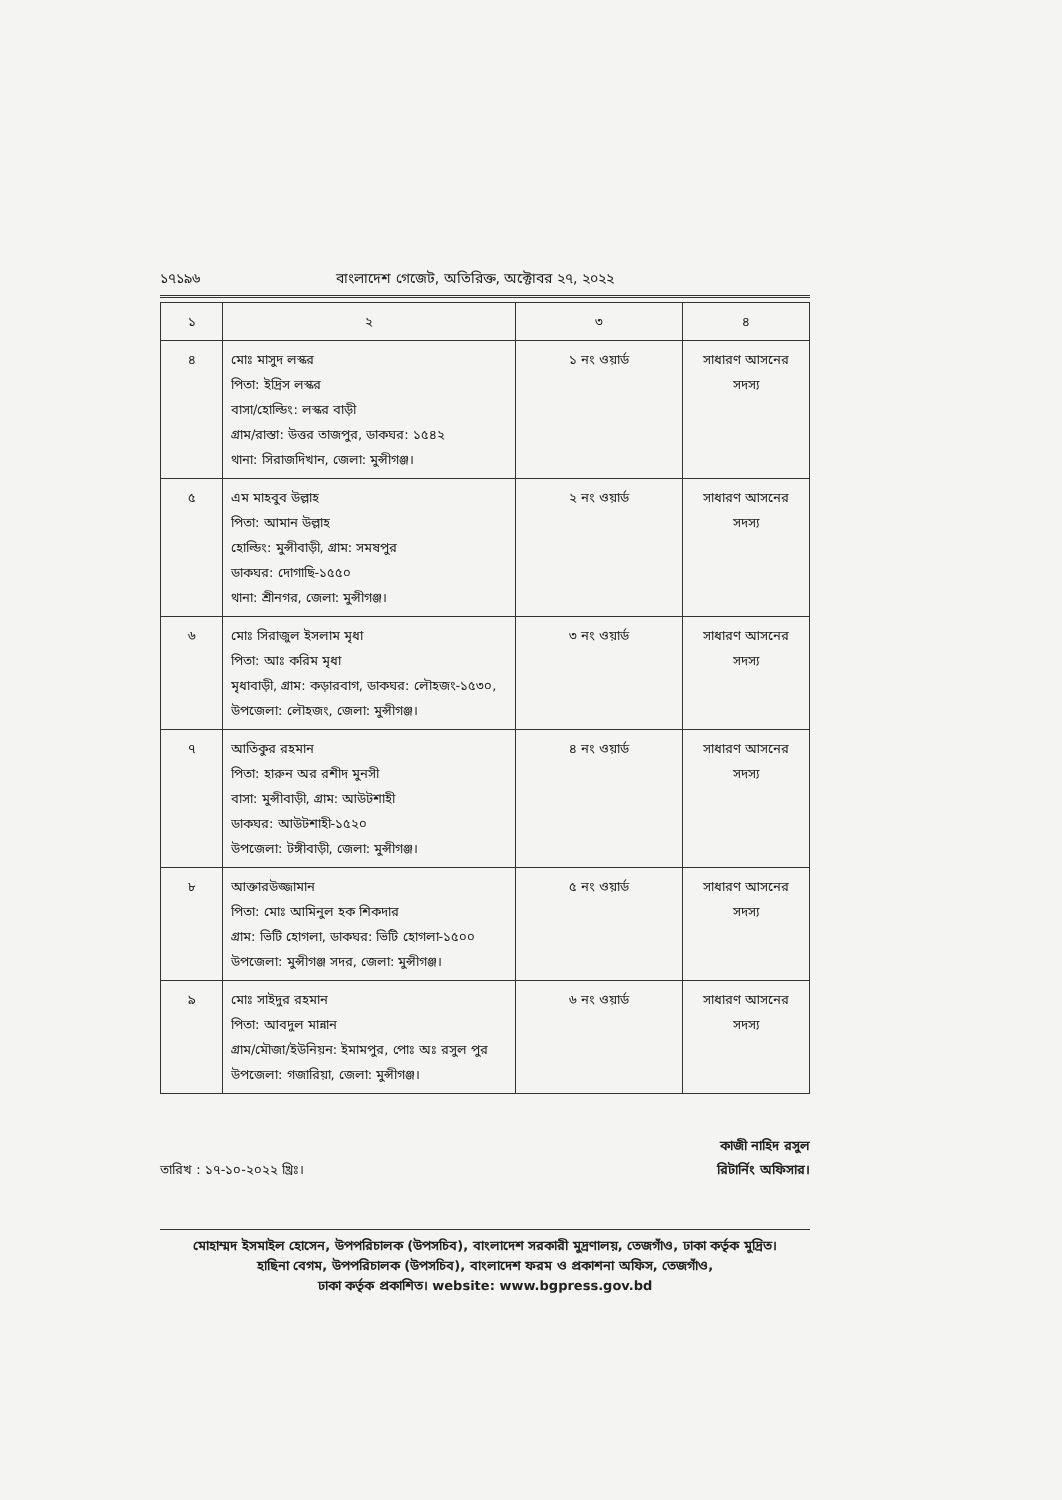১৭১৯৬ বাংলাদেশ গেজেট, অতিরিক্ত, অক্টোবর ২৭, ২০২২
| ১ | ২ | ৩ | ৪ |
| --- | --- | --- | --- |
| ৪ | মোঃ মাসুদ লস্কর পিতা: ইদ্রিস লস্কর বাসা/হোল্ডিং: লস্কর বাড়ী গ্রাম/রাস্তা: উত্তর তাজপুর, ডাকঘর: ১৫৪২ থানা: সিরাজদিখান, জেলা: মুন্সীগঞ্জ। | ১ নং ওয়ার্ড | সাধারণ আসনের সদস্য |
| ৫ | এম মাহবুব উল্লাহ পিতা: আমান উল্লাহ হোল্ডিং: মুন্সীবাড়ী, গ্রাম: সমষপুর ডাকঘর: দোগাছি-১৫৫০ থানা: শ্রীনগর, জেলা: মুন্সীগঞ্জ। | ২ নং ওয়ার্ড | সাধারণ আসনের সদস্য |
| ৬ | মোঃ সিরাজুল ইসলাম মৃধা পিতা: আঃ করিম মৃধা মৃধাবাড়ী, গ্রাম: কড়ারবাগ, ডাকঘর: লৌহজং-১৫৩০, উপজেলা: লৌহজং, জেলা: মুন্সীগঞ্জ। | ৩ নং ওয়ার্ড | সাধারণ আসনের সদস্য |
| ৭ | আতিকুর রহমান পিতা: হারুন অর রশীদ মুনসী বাসা: মুন্সীবাড়ী, গ্রাম: আউটশাহী ডাকঘর: আউটশাহী-১৫২০ উপজেলা: টঙ্গীবাড়ী, জেলা: মুন্সীগঞ্জ। | ৪ নং ওয়ার্ড | সাধারণ আসনের সদস্য |
| ৮ | আক্তারউজ্জামান পিতা: মোঃ আমিনুল হক শিকদার গ্রাম: ভিটি হোগলা, ডাকঘর: ভিটি হোগলা-১৫০০ উপজেলা: মুন্সীগঞ্জ সদর, জেলা: মুন্সীগঞ্জ। | ৫ নং ওয়ার্ড | সাধারণ আসনের সদস্য |
| ৯ | মোঃ সাইদুর রহমান পিতা: আবদুল মান্নান গ্রাম/মৌজা/ইউনিয়ন: ইমামপুর, পোঃ অঃ রসুল পুর উপজেলা: গজারিয়া, জেলা: মুন্সীগঞ্জ। | ৬ নং ওয়ার্ড | সাধারণ আসনের সদস্য |
কাজী নাহিদ রসুল
রিটার্নিং অফিসার।
তারিখ : ১৭-১০-২০২২ খ্রিঃ।
মোহাম্মদ ইসমাইল হোসেন, উপপরিচালক (উপসচিব), বাংলাদেশ সরকারী মুদ্রণালয়, তেজগাঁও, ঢাকা কর্তৃক মুদ্রিত।
হাছিনা বেগম, উপপরিচালক (উপসচিব), বাংলাদেশ ফরম ও প্রকাশনা অফিস, তেজগাঁও,
ঢাকা কর্তৃক প্রকাশিত। website: www.bgpress.gov.bd